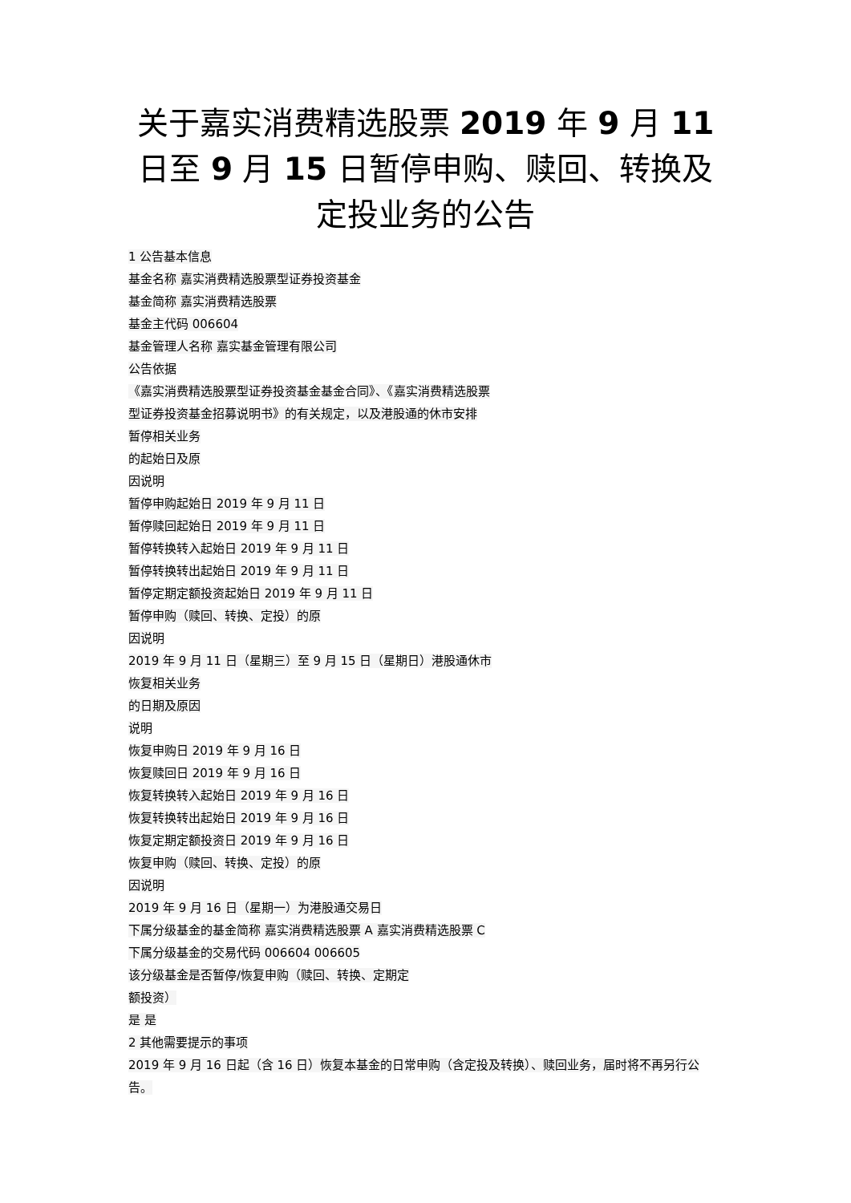关于嘉实消费精选股票 2019 年 9 月 11 日至 9 月 15 日暂停申购、赎回、转换及定投业务的公告
1 公告基本信息
基金名称 嘉实消费精选股票型证券投资基金
基金简称 嘉实消费精选股票
基金主代码 006604
基金管理人名称 嘉实基金管理有限公司
公告依据
《嘉实消费精选股票型证券投资基金基金合同》、《嘉实消费精选股票
型证券投资基金招募说明书》的有关规定，以及港股通的休市安排
暂停相关业务
的起始日及原
因说明
暂停申购起始日 2019 年 9 月 11 日
暂停赎回起始日 2019 年 9 月 11 日
暂停转换转入起始日 2019 年 9 月 11 日
暂停转换转出起始日 2019 年 9 月 11 日
暂停定期定额投资起始日 2019 年 9 月 11 日
暂停申购（赎回、转换、定投）的原
因说明
2019 年 9 月 11 日（星期三）至 9 月 15 日（星期日）港股通休市
恢复相关业务
的日期及原因
说明
恢复申购日 2019 年 9 月 16 日
恢复赎回日 2019 年 9 月 16 日
恢复转换转入起始日 2019 年 9 月 16 日
恢复转换转出起始日 2019 年 9 月 16 日
恢复定期定额投资日 2019 年 9 月 16 日
恢复申购（赎回、转换、定投）的原
因说明
2019 年 9 月 16 日（星期一）为港股通交易日
下属分级基金的基金简称 嘉实消费精选股票 A 嘉实消费精选股票 C
下属分级基金的交易代码 006604 006605
该分级基金是否暂停/恢复申购（赎回、转换、定期定
额投资）
是 是
2 其他需要提示的事项
2019 年 9 月 16 日起（含 16 日）恢复本基金的日常申购（含定投及转换）、赎回业务，届时将不再另行公告。